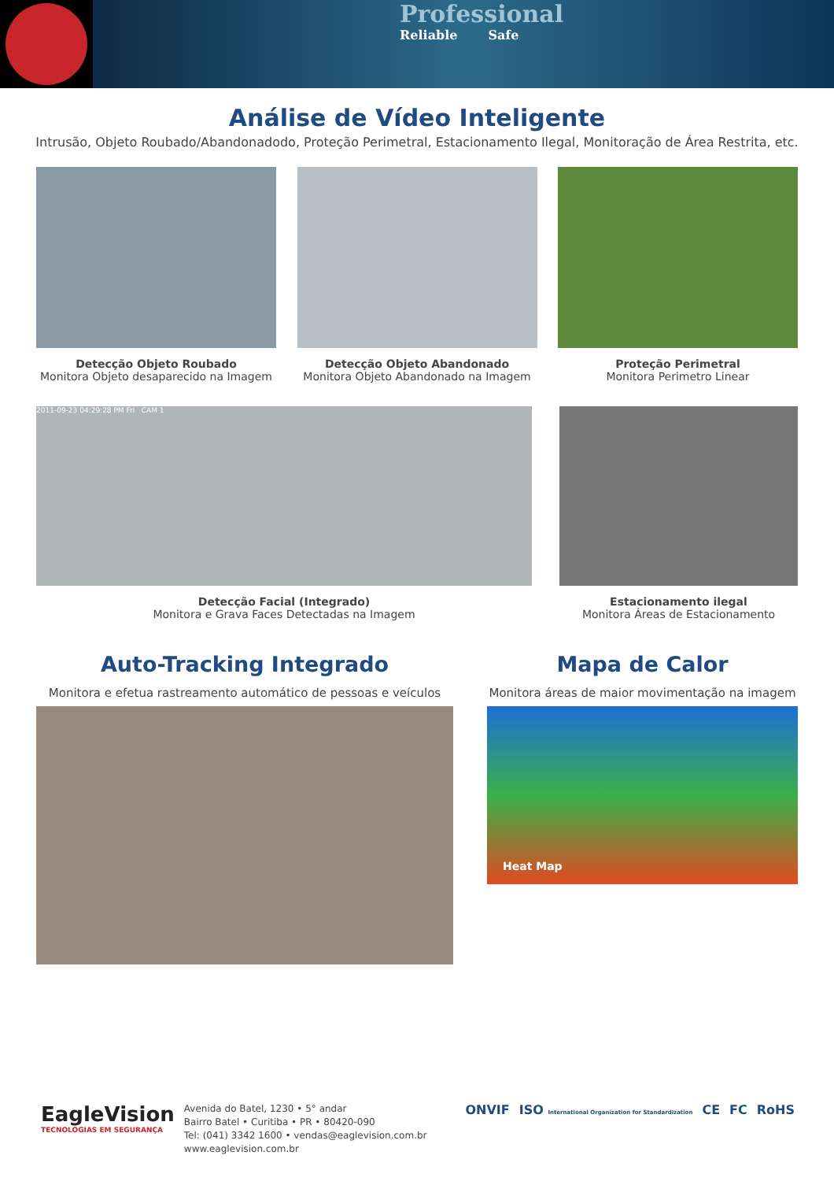Professional
Reliable Safe
Análise de Vídeo Inteligente
Intrusão, Objeto Roubado/Abandonadodo, Proteção Perimetral, Estacionamento Ilegal, Monitoração de Área Restrita, etc.
Detecção Objeto Roubado
Monitora Objeto desaparecido na Imagem
Detecção Objeto Abandonado
Monitora Objeto Abandonado na Imagem
Proteção Perimetral
Monitora Perimetro Linear
2011-09-23 04:29:28 PM Fri CAM 1
Detecção Facial (Integrado)
Monitora e Grava Faces Detectadas na Imagem
Estacionamento ilegal
Monitora Áreas de Estacionamento
Auto-Tracking Integrado
Monitora e efetua rastreamento automático de pessoas e veículos
Mapa de Calor
Monitora áreas de maior movimentação na imagem
Heat Map
EagleVision
TECNOLOGIAS EM SEGURANÇA
Avenida do Batel, 1230 • 5° andar
Bairro Batel • Curitiba • PR • 80420-090
Tel: (041) 3342 1600 • vendas@eaglevision.com.br
www.eaglevision.com.br
ONVIF ISO International Organization for Standardization CE FC RoHS